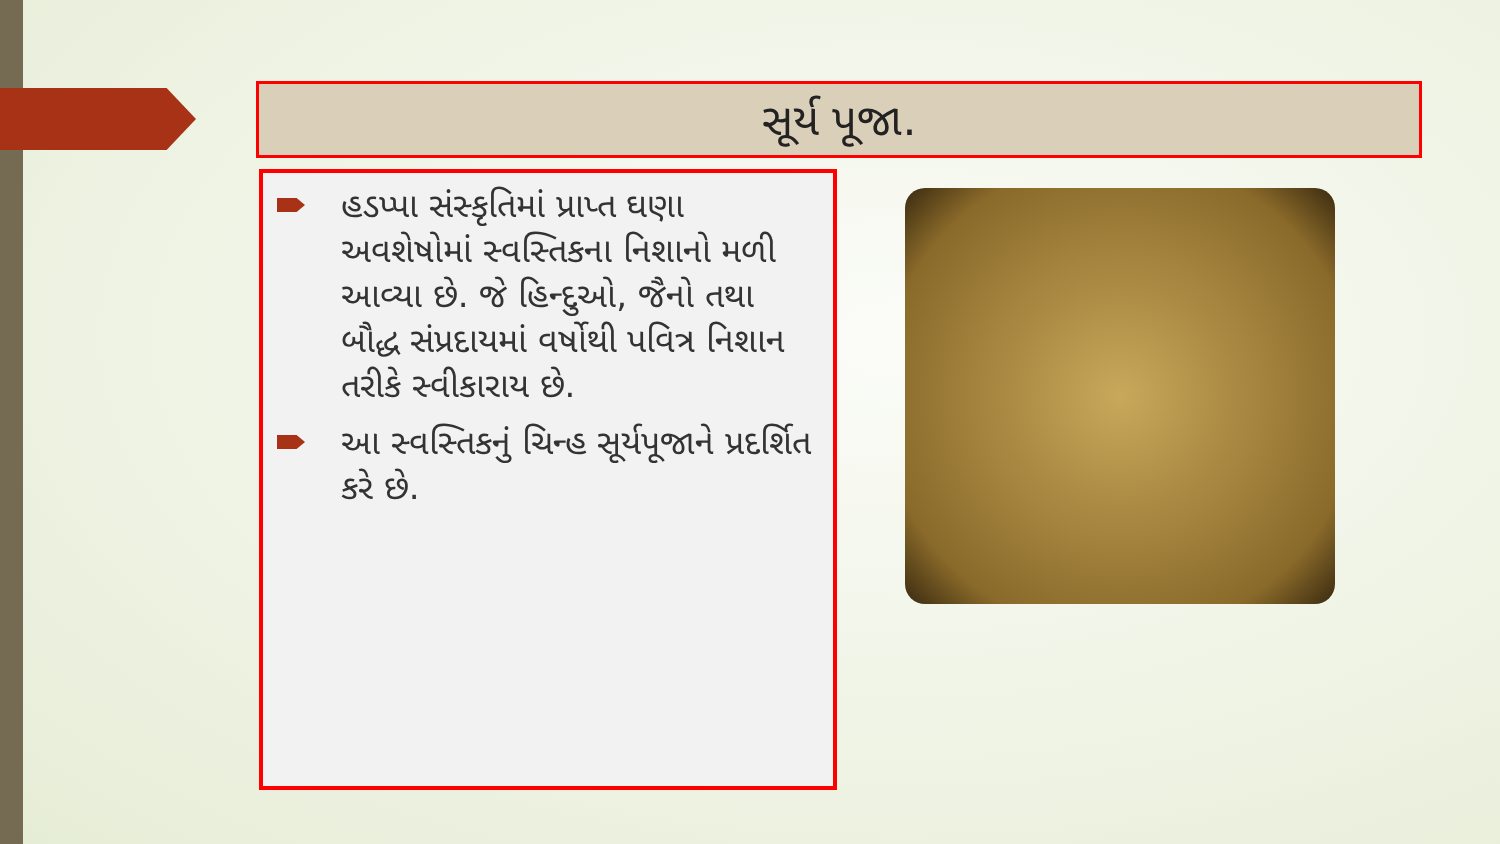સૂર્ય પૂજા.
હડપ્પા સંસ્કૃતિમાં પ્રાપ્ત ઘણા અવશેષોમાં સ્વસ્તિકના નિશાનો મળી આવ્યા છે. જે હિન્દુઓ, જૈનો તથા બૌદ્ધ સંપ્રદાયમાં વર્ષોથી પવિત્ર નિશાન તરીકે સ્વીકારાય છે.
આ સ્વસ્તિકનું ચિન્હ સૂર્યપૂજાને પ્રદર્શિત કરે છે.